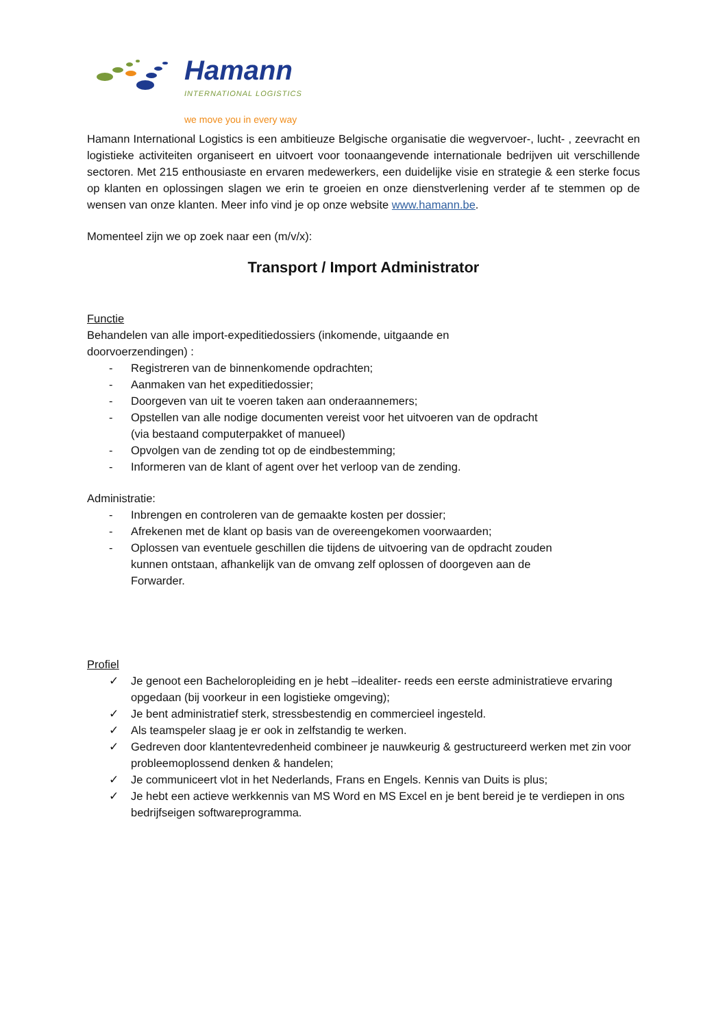Hamann
INTERNATIONAL LOGISTICS
we move you in every way
Hamann International Logistics is een ambitieuze Belgische organisatie die wegvervoer-, lucht- , zeevracht en logistieke activiteiten organiseert en uitvoert voor toonaangevende internationale bedrijven uit verschillende sectoren. Met 215 enthousiaste en ervaren medewerkers, een duidelijke visie en strategie & een sterke focus op klanten en oplossingen slagen we erin te groeien en onze dienstverlening verder af te stemmen op de wensen van onze klanten. Meer info vind je op onze website www.hamann.be.
Momenteel zijn we op zoek naar een (m/v/x):
Transport / Import Administrator
Functie
Behandelen van alle import-expeditiedossiers (inkomende, uitgaande en doorvoerzendingen) :
- Registreren van de binnenkomende opdrachten;
- Aanmaken van het expeditiedossier;
- Doorgeven van uit te voeren taken aan onderaannemers;
- Opstellen van alle nodige documenten vereist voor het uitvoeren van de opdracht (via bestaand computerpakket of manueel)
- Opvolgen van de zending tot op de eindbestemming;
- Informeren van de klant of agent over het verloop van de zending.
Administratie:
- Inbrengen en controleren van de gemaakte kosten per dossier;
- Afrekenen met de klant op basis van de overeengekomen voorwaarden;
- Oplossen van eventuele geschillen die tijdens de uitvoering van de opdracht zouden kunnen ontstaan, afhankelijk van de omvang zelf oplossen of doorgeven aan de Forwarder.
Profiel
✓ Je genoot een Bacheloropleiding en je hebt –idealiter- reeds een eerste administratieve ervaring opgedaan (bij voorkeur in een logistieke omgeving);
✓ Je bent administratief sterk, stressbestendig en commercieel ingesteld.
✓ Als teamspeler slaag je er ook in zelfstandig te werken.
✓ Gedreven door klantentevredenheid combineer je nauwkeurig & gestructureerd werken met zin voor probleemoplossend denken & handelen;
✓ Je communiceert vlot in het Nederlands, Frans en Engels. Kennis van Duits is plus;
✓ Je hebt een actieve werkkennis van MS Word en MS Excel en je bent bereid je te verdiepen in ons bedrijfseigen softwareprogramma.